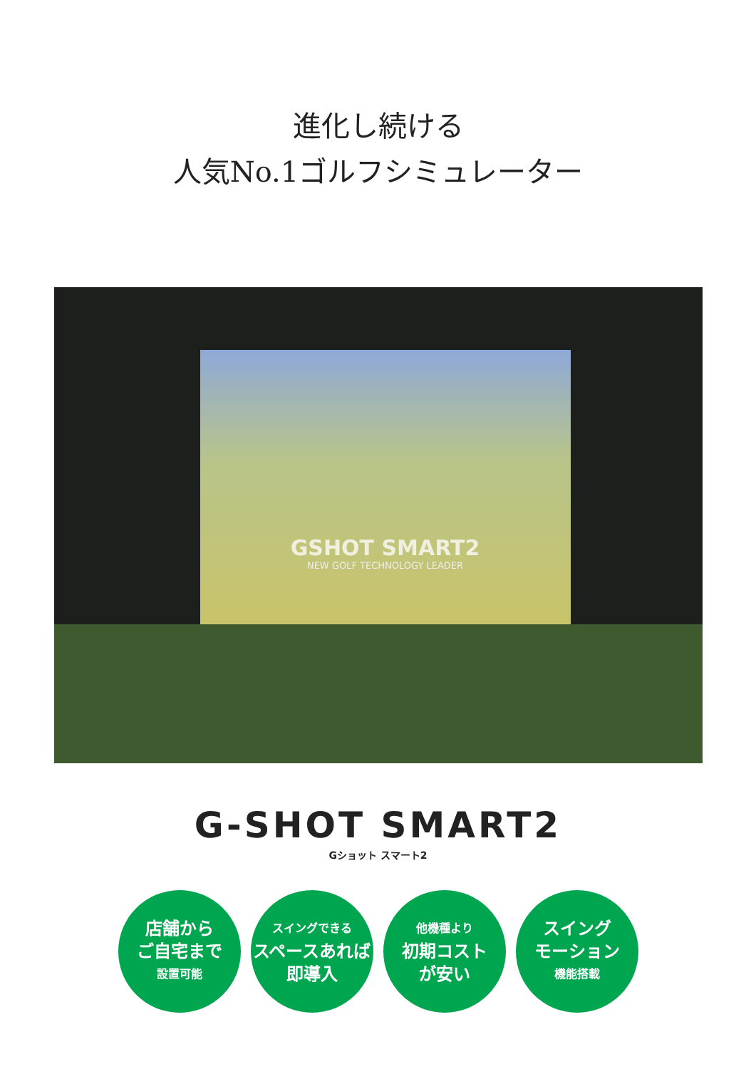進化し続ける
人気No.1ゴルフシミュレーター
GSHOT SMART2
NEW GOLF TECHNOLOGY LEADER
G-SHOT SMART2
Gショット スマート2
店舗から
ご自宅まで
設置可能
スイングできる
スペースあれば
即導入
他機種より
初期コスト
が安い
スイング
モーション
機能搭載